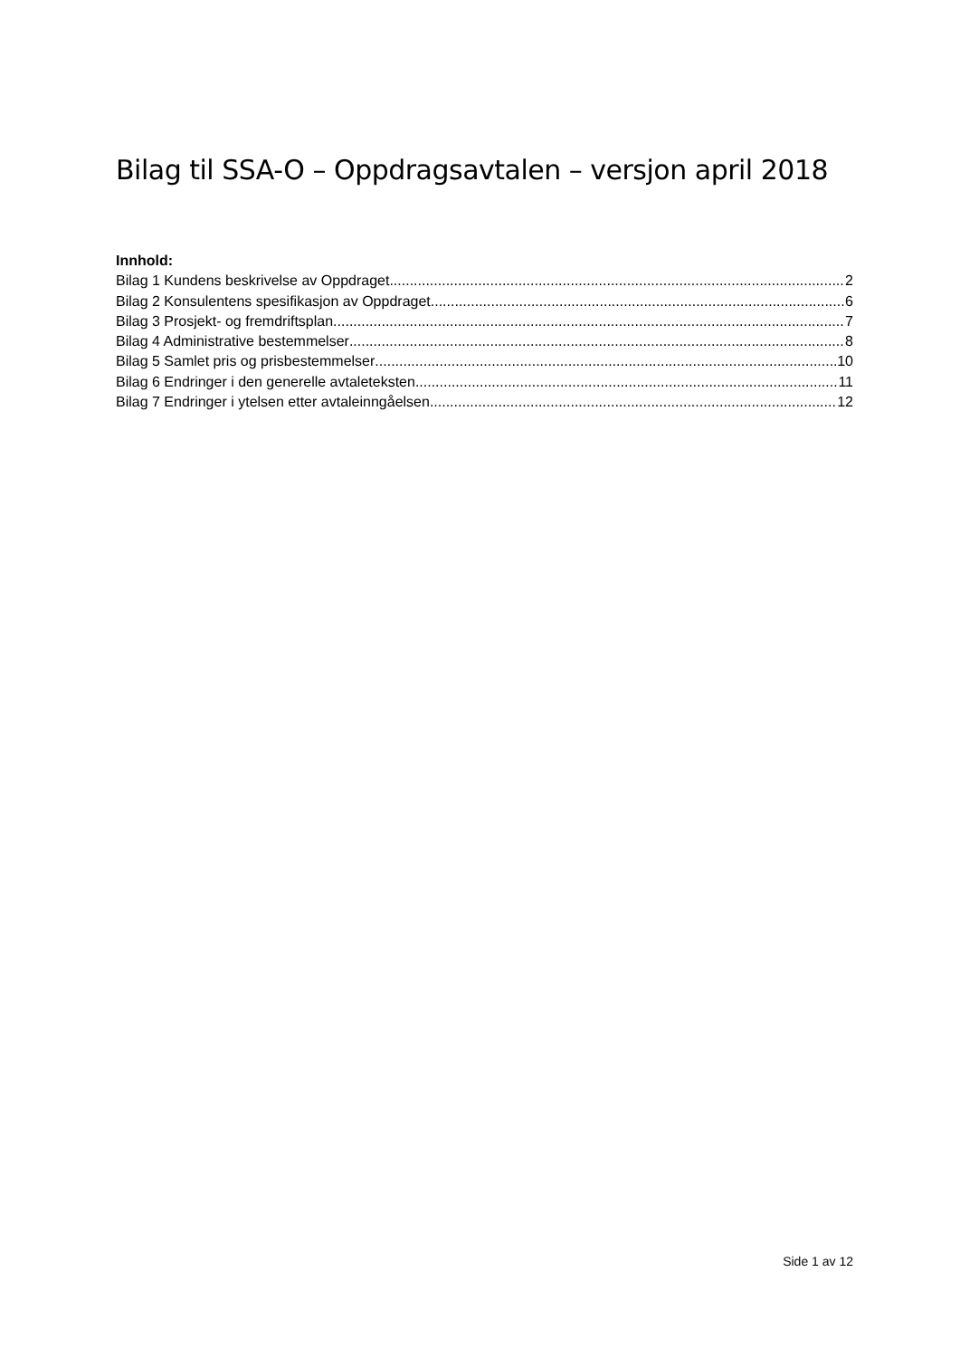Bilag til SSA-O – Oppdragsavtalen – versjon april 2018
Innhold:
Bilag 1 Kundens beskrivelse av Oppdraget 2
Bilag 2 Konsulentens spesifikasjon av Oppdraget 6
Bilag 3 Prosjekt- og fremdriftsplan 7
Bilag 4 Administrative bestemmelser 8
Bilag 5 Samlet pris og prisbestemmelser 10
Bilag 6 Endringer i den generelle avtaleteksten 11
Bilag 7 Endringer i ytelsen etter avtaleinngåelsen 12
Side 1 av 12